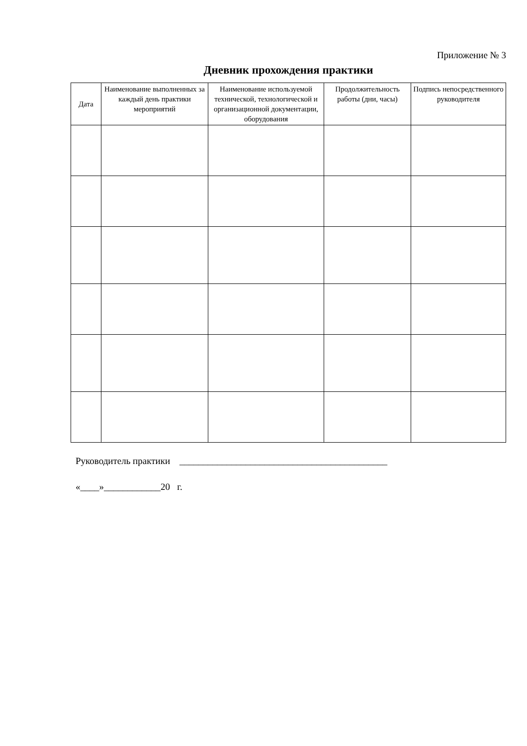Приложение № 3
Дневник прохождения практики
| Дата | Наименование выполненных за каждый день практики мероприятий | Наименование используемой технической, технологической и организационной документации, оборудования | Продолжительность работы (дни, часы) | Подпись непосредственного руководителя |
| --- | --- | --- | --- | --- |
Руководитель практики ____________________________________________
«____»____________20 г.